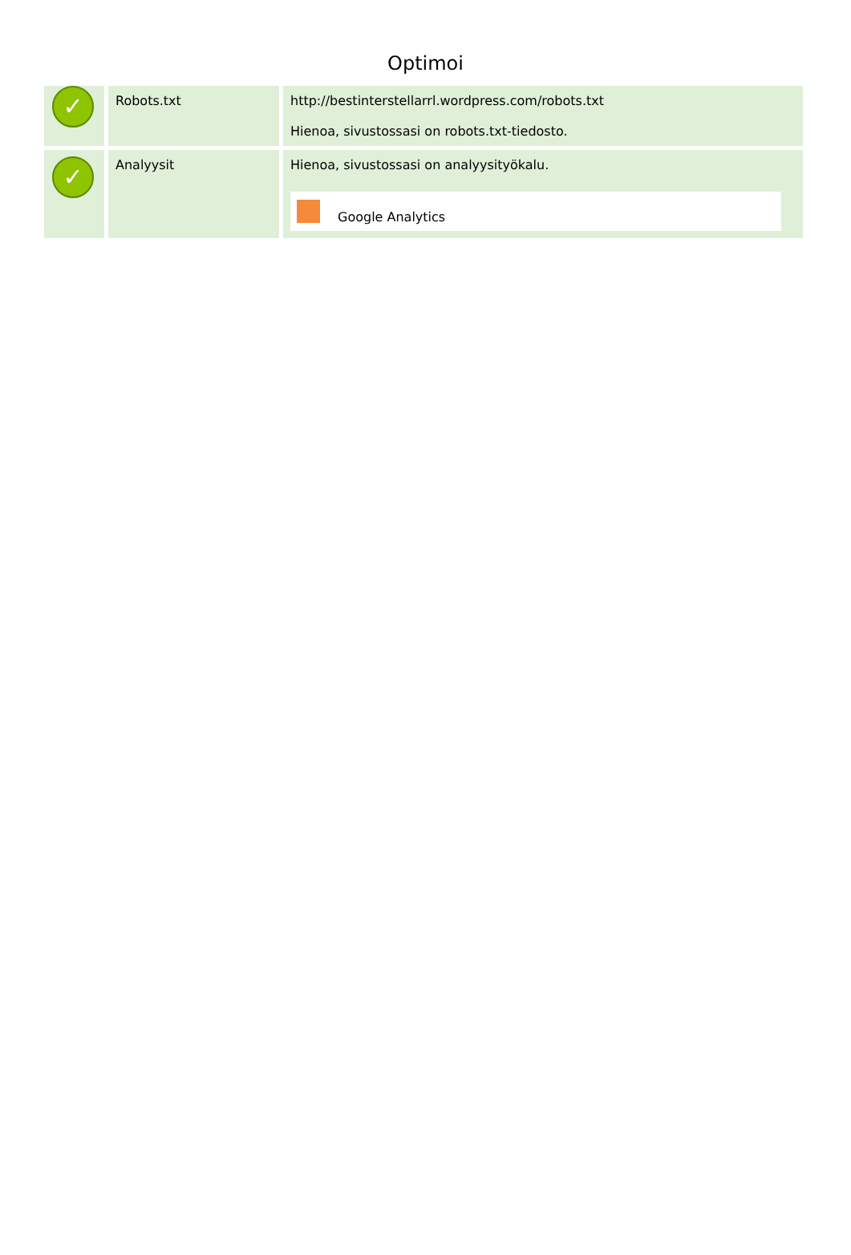Optimoi
| ✓ | Robots.txt | http://bestinterstellarrl.wordpress.com/robots.txt Hienoa, sivustossasi on robots.txt-tiedosto. |
| ✓ | Analyysit | Hienoa, sivustossasi on analyysityökalu. Google Analytics |